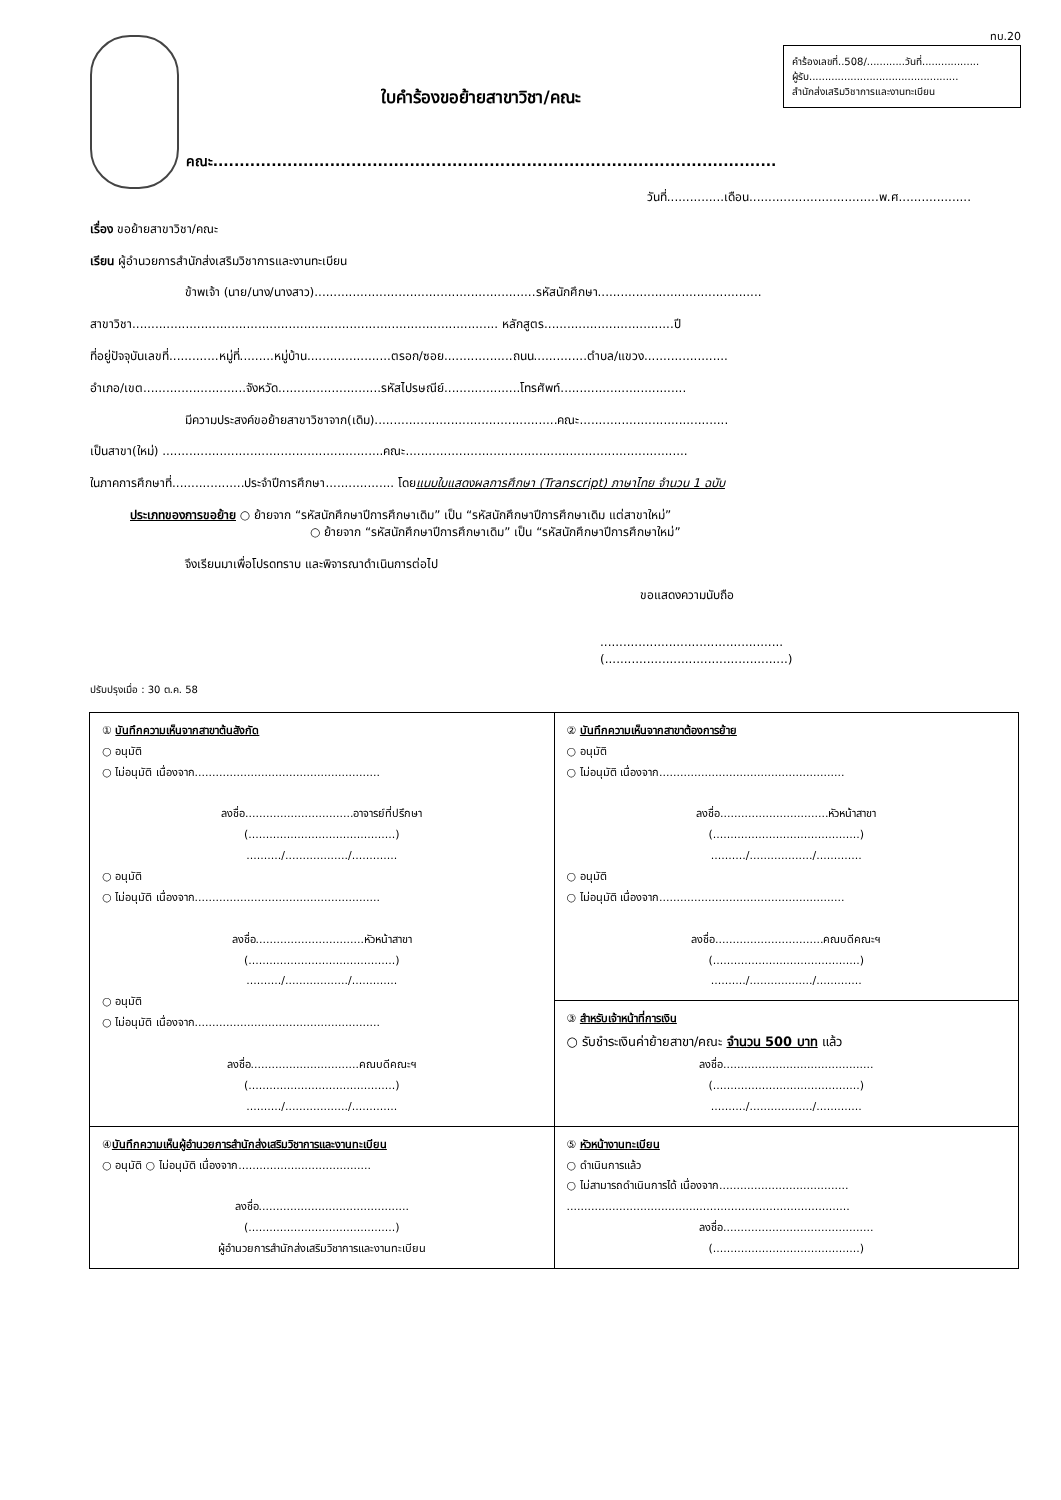ทบ.20
ใบคำร้องขอย้ายสาขาวิชา/คณะ
คณะ..........................................................................................................
คำร้องเลขที่..508/............วันที่..................
ผู้รับ...............................................
สำนักส่งเสริมวิชาการและงานทะเบียน
วันที่...............เดือน..................................พ.ศ...................
เรื่อง ขอย้ายสาขาวิชา/คณะ
เรียน ผู้อำนวยการสำนักส่งเสริมวิชาการและงานทะเบียน
ข้าพเจ้า (นาย/นาง/นางสาว)..........................................................รหัสนักศึกษา...........................................
สาขาวิชา................................................................................................ หลักสูตร..................................ปี
ที่อยู่ปัจจุบันเลขที่.............หมู่ที่.........หมู่บ้าน......................ตรอก/ซอย..................ถนน..............ตำบล/แขวง......................
อำเภอ/เขต...........................จังหวัด...........................รหัสไปรษณีย์....................โทรศัพท์.................................
มีความประสงค์ขอย้ายสาขาวิชาจาก(เดิม)................................................คณะ.......................................
เป็นสาขา(ใหม่) ..........................................................คณะ..........................................................................
ในภาคการศึกษาที่...................ประจำปีการศึกษา.................. โดยแนบใบแสดงผลการศึกษา (Transcript) ภาษาไทย จำนวน 1 ฉบับ
ประเภทของการขอย้าย ○ ย้ายจาก “รหัสนักศึกษาปีการศึกษาเดิม” เป็น “รหัสนักศึกษาปีการศึกษาเดิม แต่สาขาใหม่”
○ ย้ายจาก “รหัสนักศึกษาปีการศึกษาเดิม” เป็น “รหัสนักศึกษาปีการศึกษาใหม่”
จึงเรียนมาเพื่อโปรดทราบ และพิจารณาดำเนินการต่อไป
ขอแสดงความนับถือ
................................................
(................................................)
ปรับปรุงเมื่อ : 30 ต.ค. 58
| ① บันทึกความเห็นจากสาขาต้นสังกัด ○ อนุมัติ ○ ไม่อนุมัติ เนื่องจาก..................................................... ลงชื่อ...............................อาจารย์ที่ปรึกษา (..........................................) ........../................../............. ○ อนุมัติ ○ ไม่อนุมัติ เนื่องจาก..................................................... ลงชื่อ...............................หัวหน้าสาขา (..........................................) ........../................../............. ○ อนุมัติ ○ ไม่อนุมัติ เนื่องจาก..................................................... ลงชื่อ...............................คณบดีคณะฯ (..........................................) ........../................../............. | ② บันทึกความเห็นจากสาขาต้องการย้าย ○ อนุมัติ ○ ไม่อนุมัติ เนื่องจาก..................................................... ลงชื่อ...............................หัวหน้าสาขา (..........................................) ........../................../............. ○ อนุมัติ ○ ไม่อนุมัติ เนื่องจาก..................................................... ลงชื่อ...............................คณบดีคณะฯ (..........................................) ........../................../............. |
| | ③ สำหรับเจ้าหน้าที่การเงิน ○ รับชำระเงินค่าย้ายสาขา/คณะ จำนวน 500 บาท แล้ว ลงชื่อ........................................... (..........................................) ........../................../............. |
| ④ บันทึกความเห็นผู้อำนวยการสำนักส่งเสริมวิชาการและงานทะเบียน ○ อนุมัติ ○ ไม่อนุมัติ เนื่องจาก...................................... ลงชื่อ........................................... (..........................................) ผู้อำนวยการสำนักส่งเสริมวิชาการและงานทะเบียน | ⑤ หัวหน้างานทะเบียน ○ ดำเนินการแล้ว ○ ไม่สามารถดำเนินการได้ เนื่องจาก..................................... ................................................................................. ลงชื่อ........................................... (..........................................) |